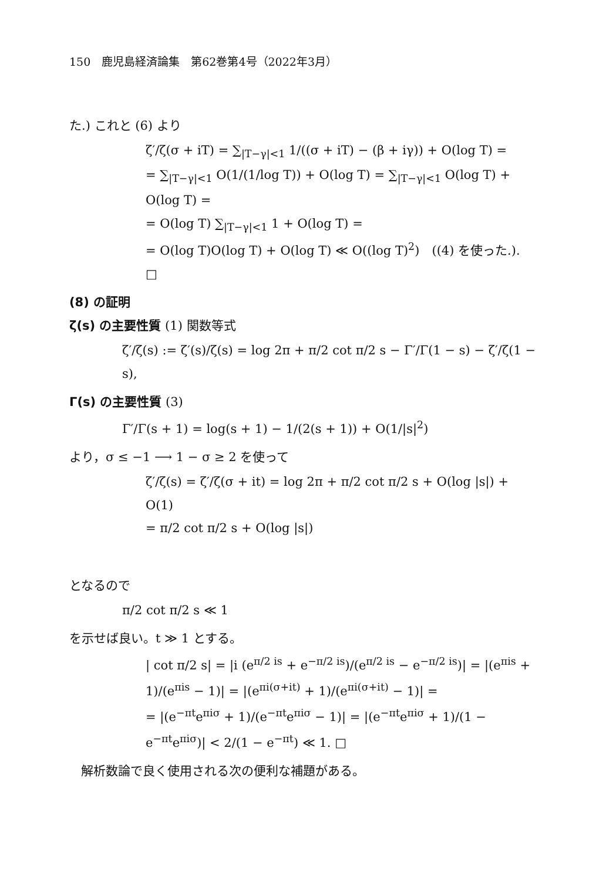150　鹿児島経済論集　第62巻第4号（2022年3月）
た.) これと (6) より
ζ′/ζ(σ + iT) = ∑<sub>|T−γ|<1</sub> 1/((σ + iT) − (β + iγ)) + O(log T) =
= ∑<sub>|T−γ|<1</sub> O(1/(1/log T)) + O(log T) = ∑<sub>|T−γ|<1</sub> O(log T) + O(log T) =
= O(log T) ∑<sub>|T−γ|<1</sub> 1 + O(log T) =
= O(log T)O(log T) + O(log T) ≪ O((log T)<sup>2</sup>)　((4) を使った.).
□
(8) の証明
ζ(s) の主要性質 (1) 関数等式
ζ′/ζ(s) := ζ′(s)/ζ(s) = log 2π + π/2 cot π/2 s − Γ′/Γ(1 − s) − ζ′/ζ(1 − s),
Γ(s) の主要性質 (3)
Γ′/Γ(s + 1) = log(s + 1) − 1/(2(s + 1)) + O(1/|s|<sup>2</sup>)
より，σ ≤ −1 ⟶ 1 − σ ≥ 2 を使って
ζ′/ζ(s) = ζ′/ζ(σ + it) = log 2π + π/2 cot π/2 s + O(log |s|) + O(1)
= π/2 cot π/2 s + O(log |s|)
となるので
π/2 cot π/2 s ≪ 1
を示せば良い。t ≫ 1 とする。
| cot π/2 s| = |i (e<sup>π/2 is</sup> + e<sup>−π/2 is</sup>)/(e<sup>π/2 is</sup> − e<sup>−π/2 is</sup>)| = |(e<sup>πis</sup> + 1)/(e<sup>πis</sup> − 1)| = |(e<sup>πi(σ+it)</sup> + 1)/(e<sup>πi(σ+it)</sup> − 1)| =
= |(e<sup>−πt</sup>e<sup>πiσ</sup> + 1)/(e<sup>−πt</sup>e<sup>πiσ</sup> − 1)| = |(e<sup>−πt</sup>e<sup>πiσ</sup> + 1)/(1 − e<sup>−πt</sup>e<sup>πiσ</sup>)| < 2/(1 − e<sup>−πt</sup>) ≪ 1. □
解析数論で良く使用される次の便利な補題がある。